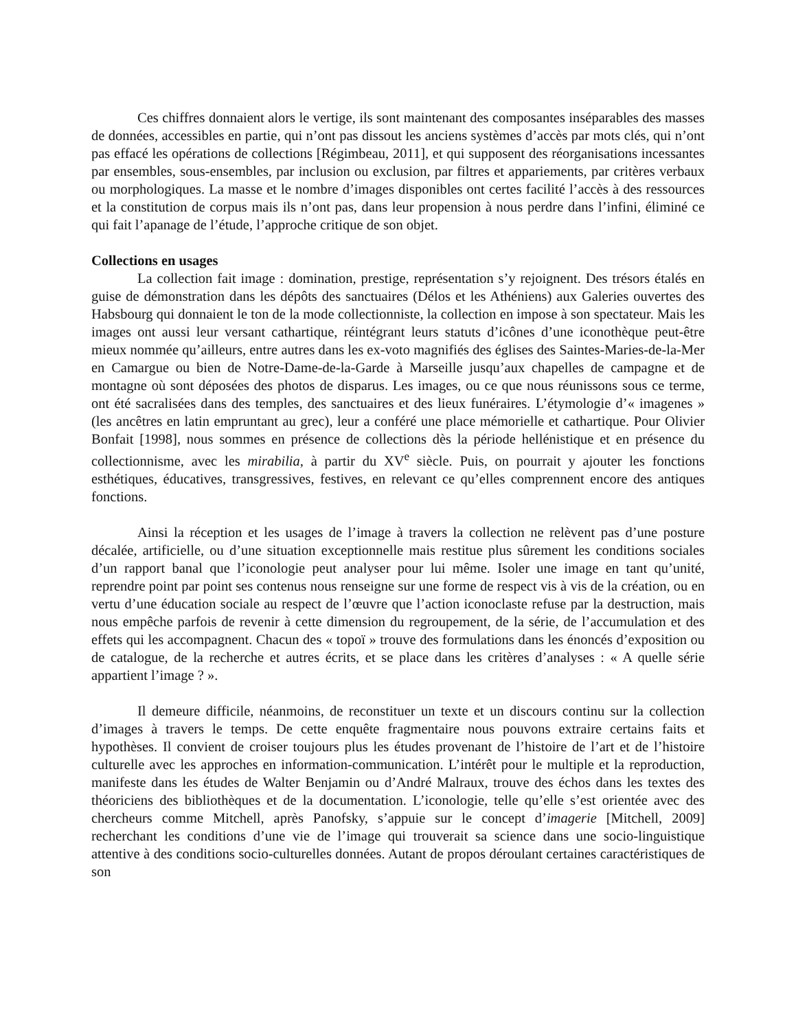Ces chiffres donnaient alors le vertige, ils sont maintenant des composantes inséparables des masses de données, accessibles en partie, qui n’ont pas dissout les anciens systèmes d’accès par mots clés, qui n’ont pas effacé les opérations de collections [Régimbeau, 2011], et qui supposent des réorganisations incessantes par ensembles, sous-ensembles, par inclusion ou exclusion, par filtres et appariements, par critères verbaux ou morphologiques. La masse et le nombre d’images disponibles ont certes facilité l’accès à des ressources et la constitution de corpus mais ils n’ont pas, dans leur propension à nous perdre dans l’infini, éliminé ce qui fait l’apanage de l’étude, l’approche critique de son objet.
Collections en usages
La collection fait image : domination, prestige, représentation s’y rejoignent. Des trésors étalés en guise de démonstration dans les dépôts des sanctuaires (Délos et les Athéniens) aux Galeries ouvertes des Habsbourg qui donnaient le ton de la mode collectionniste, la collection en impose à son spectateur. Mais les images ont aussi leur versant cathartique, réintégrant leurs statuts d’icônes d’une iconothèque peut-être mieux nommée qu’ailleurs, entre autres dans les ex-voto magnifiés des églises des Saintes-Maries-de-la-Mer en Camargue ou bien de Notre-Dame-de-la-Garde à Marseille jusqu’aux chapelles de campagne et de montagne où sont déposées des photos de disparus. Les images, ou ce que nous réunissons sous ce terme, ont été sacralisées dans des temples, des sanctuaires et des lieux funéraires. L’étymologie d’« imagenes » (les ancêtres en latin empruntant au grec), leur a conféré une place mémorielle et cathartique. Pour Olivier Bonfait [1998], nous sommes en présence de collections dès la période hellénistique et en présence du collectionnisme, avec les mirabilia, à partir du XV<sup>e</sup> siècle. Puis, on pourrait y ajouter les fonctions esthétiques, éducatives, transgressives, festives, en relevant ce qu’elles comprennent encore des antiques fonctions.
Ainsi la réception et les usages de l’image à travers la collection ne relèvent pas d’une posture décalée, artificielle, ou d’une situation exceptionnelle mais restitue plus sûrement les conditions sociales d’un rapport banal que l’iconologie peut analyser pour lui même. Isoler une image en tant qu’unité, reprendre point par point ses contenus nous renseigne sur une forme de respect vis à vis de la création, ou en vertu d’une éducation sociale au respect de l’œuvre que l’action iconoclaste refuse par la destruction, mais nous empêche parfois de revenir à cette dimension du regroupement, de la série, de l’accumulation et des effets qui les accompagnent. Chacun des « topoï » trouve des formulations dans les énoncés d’exposition ou de catalogue, de la recherche et autres écrits, et se place dans les critères d’analyses : « A quelle série appartient l’image ? ».
Il demeure difficile, néanmoins, de reconstituer un texte et un discours continu sur la collection d’images à travers le temps. De cette enquête fragmentaire nous pouvons extraire certains faits et hypothèses. Il convient de croiser toujours plus les études provenant de l’histoire de l’art et de l’histoire culturelle avec les approches en information-communication. L’intérêt pour le multiple et la reproduction, manifeste dans les études de Walter Benjamin ou d’André Malraux, trouve des échos dans les textes des théoriciens des bibliothèques et de la documentation. L’iconologie, telle qu’elle s’est orientée avec des chercheurs comme Mitchell, après Panofsky, s’appuie sur le concept d’imagerie [Mitchell, 2009] recherchant les conditions d’une vie de l’image qui trouverait sa science dans une socio-linguistique attentive à des conditions socio-culturelles données. Autant de propos déroulant certaines caractéristiques de son